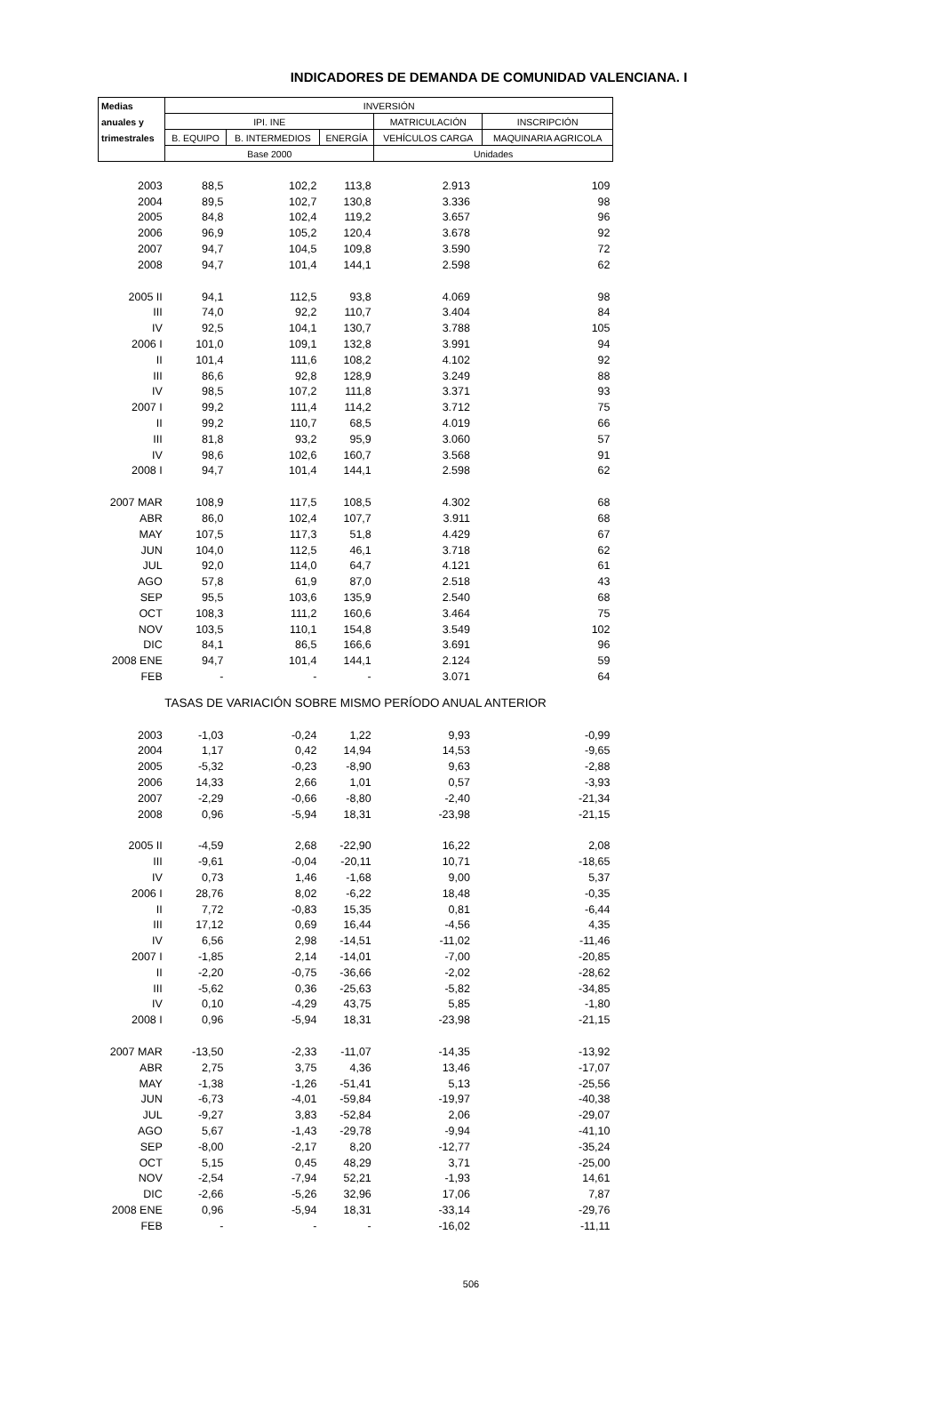INDICADORES DE DEMANDA DE COMUNIDAD VALENCIANA. I
| Medias | INVERSIÓN | | | | |
| --- | --- | --- | --- | --- | --- |
| anuales y | IPI. INE | | | MATRICULACIÓN | INSCRIPCIÓN |
| trimestrales | B. EQUIPO | B. INTERMEDIOS | ENERGÍA | VEHÍCULOS CARGA | MAQUINARIA AGRICOLA |
| | Base 2000 | | | Unidades | |
| 2003 | 88,5 | 102,2 | 113,8 | 2.913 | 109 |
| 2004 | 89,5 | 102,7 | 130,8 | 3.336 | 98 |
| 2005 | 84,8 | 102,4 | 119,2 | 3.657 | 96 |
| 2006 | 96,9 | 105,2 | 120,4 | 3.678 | 92 |
| 2007 | 94,7 | 104,5 | 109,8 | 3.590 | 72 |
| 2008 | 94,7 | 101,4 | 144,1 | 2.598 | 62 |
| 2005 II | 94,1 | 112,5 | 93,8 | 4.069 | 98 |
| III | 74,0 | 92,2 | 110,7 | 3.404 | 84 |
| IV | 92,5 | 104,1 | 130,7 | 3.788 | 105 |
| 2006 I | 101,0 | 109,1 | 132,8 | 3.991 | 94 |
| II | 101,4 | 111,6 | 108,2 | 4.102 | 92 |
| III | 86,6 | 92,8 | 128,9 | 3.249 | 88 |
| IV | 98,5 | 107,2 | 111,8 | 3.371 | 93 |
| 2007 I | 99,2 | 111,4 | 114,2 | 3.712 | 75 |
| II | 99,2 | 110,7 | 68,5 | 4.019 | 66 |
| III | 81,8 | 93,2 | 95,9 | 3.060 | 57 |
| IV | 98,6 | 102,6 | 160,7 | 3.568 | 91 |
| 2008 I | 94,7 | 101,4 | 144,1 | 2.598 | 62 |
| 2007 MAR | 108,9 | 117,5 | 108,5 | 4.302 | 68 |
| ABR | 86,0 | 102,4 | 107,7 | 3.911 | 68 |
| MAY | 107,5 | 117,3 | 51,8 | 4.429 | 67 |
| JUN | 104,0 | 112,5 | 46,1 | 3.718 | 62 |
| JUL | 92,0 | 114,0 | 64,7 | 4.121 | 61 |
| AGO | 57,8 | 61,9 | 87,0 | 2.518 | 43 |
| SEP | 95,5 | 103,6 | 135,9 | 2.540 | 68 |
| OCT | 108,3 | 111,2 | 160,6 | 3.464 | 75 |
| NOV | 103,5 | 110,1 | 154,8 | 3.549 | 102 |
| DIC | 84,1 | 86,5 | 166,6 | 3.691 | 96 |
| 2008 ENE | 94,7 | 101,4 | 144,1 | 2.124 | 59 |
| FEB | - | - | - | 3.071 | 64 |
| TASAS DE VARIACIÓN SOBRE MISMO PERÍODO ANUAL ANTERIOR | | | | | |
| 2003 | -1,03 | -0,24 | 1,22 | 9,93 | -0,99 |
| 2004 | 1,17 | 0,42 | 14,94 | 14,53 | -9,65 |
| 2005 | -5,32 | -0,23 | -8,90 | 9,63 | -2,88 |
| 2006 | 14,33 | 2,66 | 1,01 | 0,57 | -3,93 |
| 2007 | -2,29 | -0,66 | -8,80 | -2,40 | -21,34 |
| 2008 | 0,96 | -5,94 | 18,31 | -23,98 | -21,15 |
| 2005 II | -4,59 | 2,68 | -22,90 | 16,22 | 2,08 |
| III | -9,61 | -0,04 | -20,11 | 10,71 | -18,65 |
| IV | 0,73 | 1,46 | -1,68 | 9,00 | 5,37 |
| 2006 I | 28,76 | 8,02 | -6,22 | 18,48 | -0,35 |
| II | 7,72 | -0,83 | 15,35 | 0,81 | -6,44 |
| III | 17,12 | 0,69 | 16,44 | -4,56 | 4,35 |
| IV | 6,56 | 2,98 | -14,51 | -11,02 | -11,46 |
| 2007 I | -1,85 | 2,14 | -14,01 | -7,00 | -20,85 |
| II | -2,20 | -0,75 | -36,66 | -2,02 | -28,62 |
| III | -5,62 | 0,36 | -25,63 | -5,82 | -34,85 |
| IV | 0,10 | -4,29 | 43,75 | 5,85 | -1,80 |
| 2008 I | 0,96 | -5,94 | 18,31 | -23,98 | -21,15 |
| 2007 MAR | -13,50 | -2,33 | -11,07 | -14,35 | -13,92 |
| ABR | 2,75 | 3,75 | 4,36 | 13,46 | -17,07 |
| MAY | -1,38 | -1,26 | -51,41 | 5,13 | -25,56 |
| JUN | -6,73 | -4,01 | -59,84 | -19,97 | -40,38 |
| JUL | -9,27 | 3,83 | -52,84 | 2,06 | -29,07 |
| AGO | 5,67 | -1,43 | -29,78 | -9,94 | -41,10 |
| SEP | -8,00 | -2,17 | 8,20 | -12,77 | -35,24 |
| OCT | 5,15 | 0,45 | 48,29 | 3,71 | -25,00 |
| NOV | -2,54 | -7,94 | 52,21 | -1,93 | 14,61 |
| DIC | -2,66 | -5,26 | 32,96 | 17,06 | 7,87 |
| 2008 ENE | 0,96 | -5,94 | 18,31 | -33,14 | -29,76 |
| FEB | - | - | - | -16,02 | -11,11 |
506